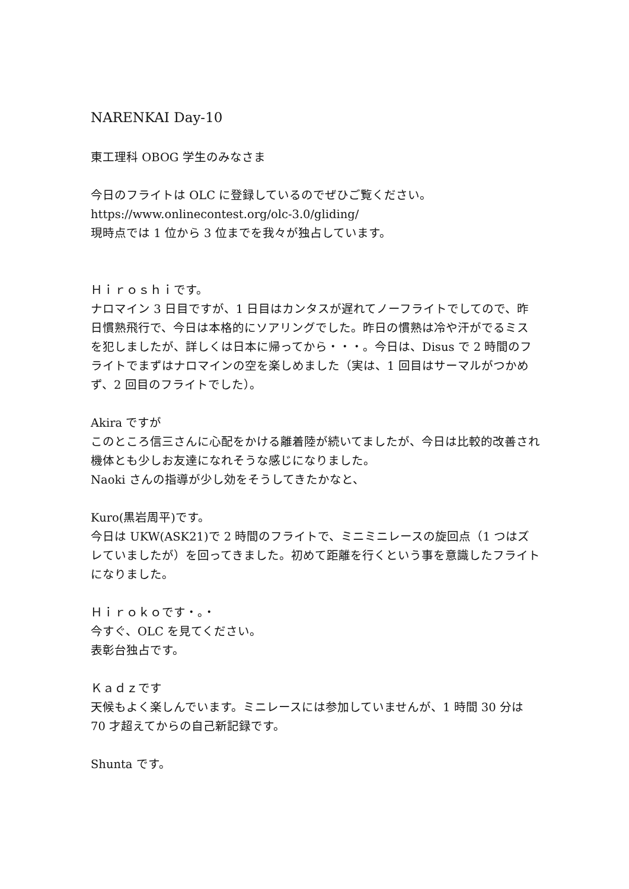NARENKAI Day-10
東工理科 OBOG 学生のみなさま
今日のフライトは OLC に登録しているのでぜひご覧ください。
https://www.onlinecontest.org/olc-3.0/gliding/
現時点では 1 位から 3 位までを我々が独占しています。
Ｈｉｒｏｓｈｉです。
ナロマイン 3 日目ですが、1 日目はカンタスが遅れてノーフライトでしてので、昨日慣熟飛行で、今日は本格的にソアリングでした。昨日の慣熟は冷や汗がでるミスを犯しましたが、詳しくは日本に帰ってから・・・。今日は、Disus で 2 時間のフライトでまずはナロマインの空を楽しめました（実は、1 回目はサーマルがつかめず、2 回目のフライトでした）。
Akira ですが
このところ信三さんに心配をかける離着陸が続いてましたが、今日は比較的改善され機体とも少しお友達になれそうな感じになりました。
Naoki さんの指導が少し効をそうしてきたかなと、
Kuro(黒岩周平)です。
今日は UKW(ASK21)で 2 時間のフライトで、ミニミニレースの旋回点（1 つはズレていましたが）を回ってきました。初めて距離を行くという事を意識したフライトになりました。
Ｈｉｒｏｋｏです・。・
今すぐ、OLC を見てください。
表彰台独占です。
Ｋａｄｚです
天候もよく楽しんでいます。ミニレースには参加していませんが、1 時間 30 分は 70 才超えてからの自己新記録です。
Shunta です。